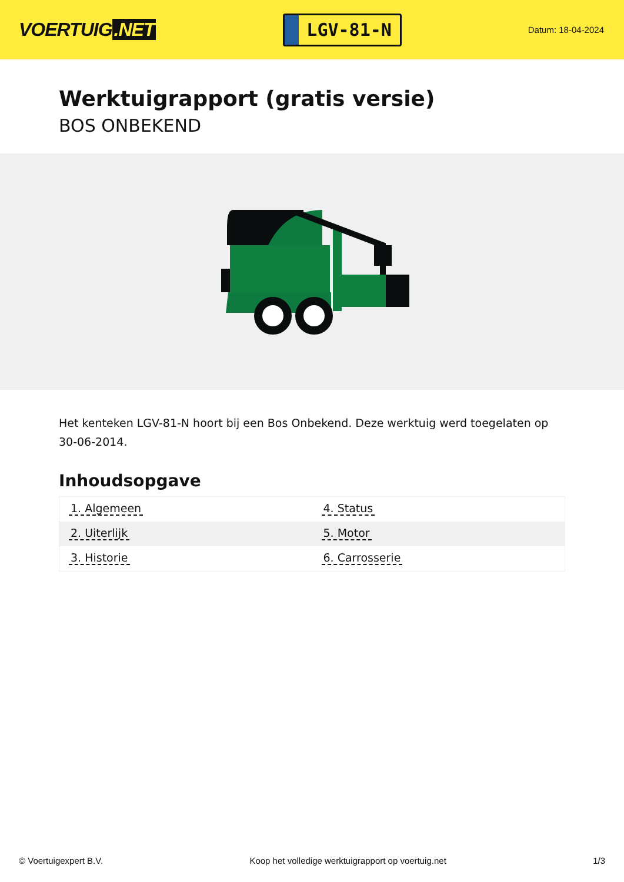VOERTUIG.NET
LGV-81-N
Datum: 18-04-2024
Werktuigrapport (gratis versie)
BOS ONBEKEND
Het kenteken LGV-81-N hoort bij een Bos Onbekend. Deze werktuig werd toegelaten op 30-06-2014.
Inhoudsopgave
| 1. Algemeen | 4. Status |
| 2. Uiterlijk | 5. Motor |
| 3. Historie | 6. Carrosserie |
© Voertuigexpert B.V. Koop het volledige werktuigrapport op voertuig.net
1/3